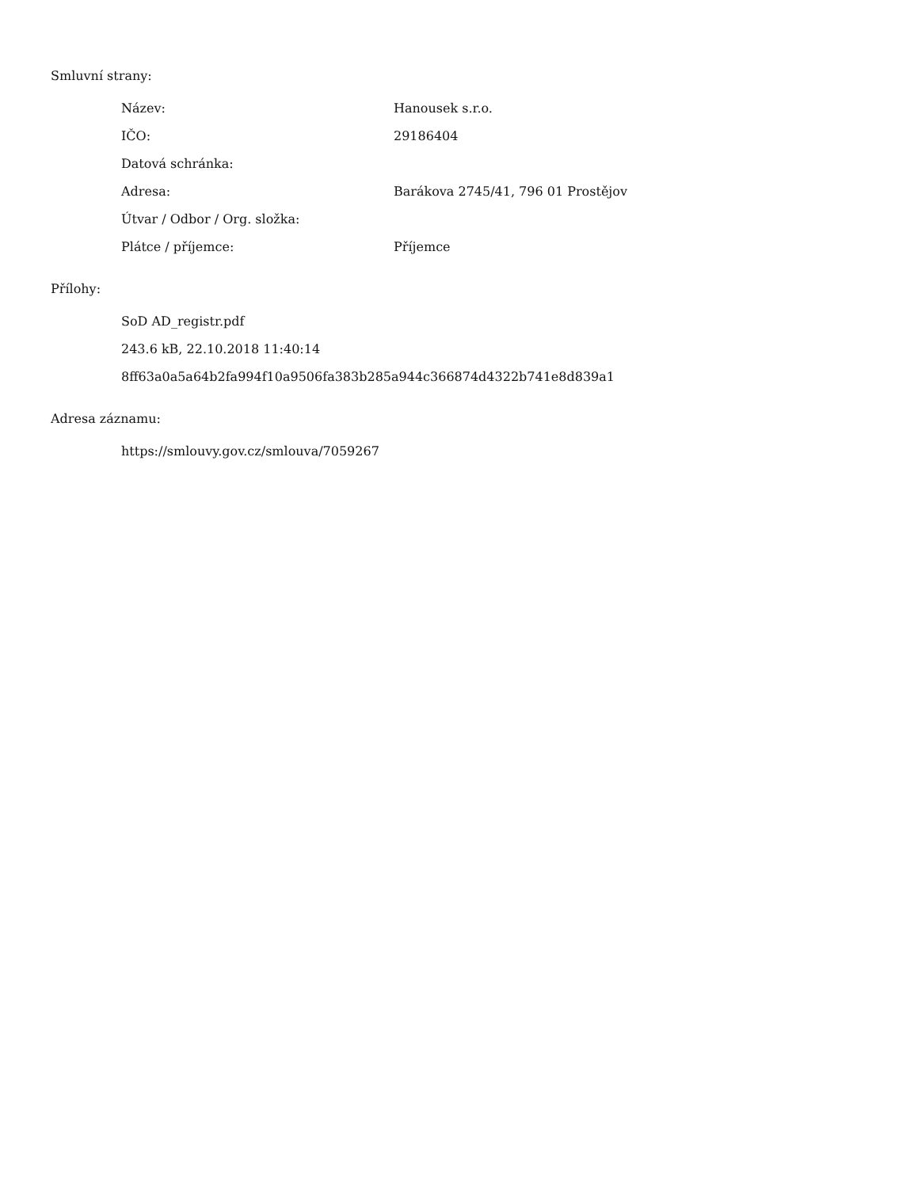Smluvní strany:
| Název: | Hanousek s.r.o. |
| IČO: | 29186404 |
| Datová schránka: | |
| Adresa: | Barákova 2745/41, 796 01 Prostějov |
| Útvar / Odbor / Org. složka: | |
| Plátce / příjemce: | Příjemce |
Přílohy:
SoD AD_registr.pdf
243.6 kB, 22.10.2018 11:40:14
8ff63a0a5a64b2fa994f10a9506fa383b285a944c366874d4322b741e8d839a1
Adresa záznamu:
https://smlouvy.gov.cz/smlouva/7059267